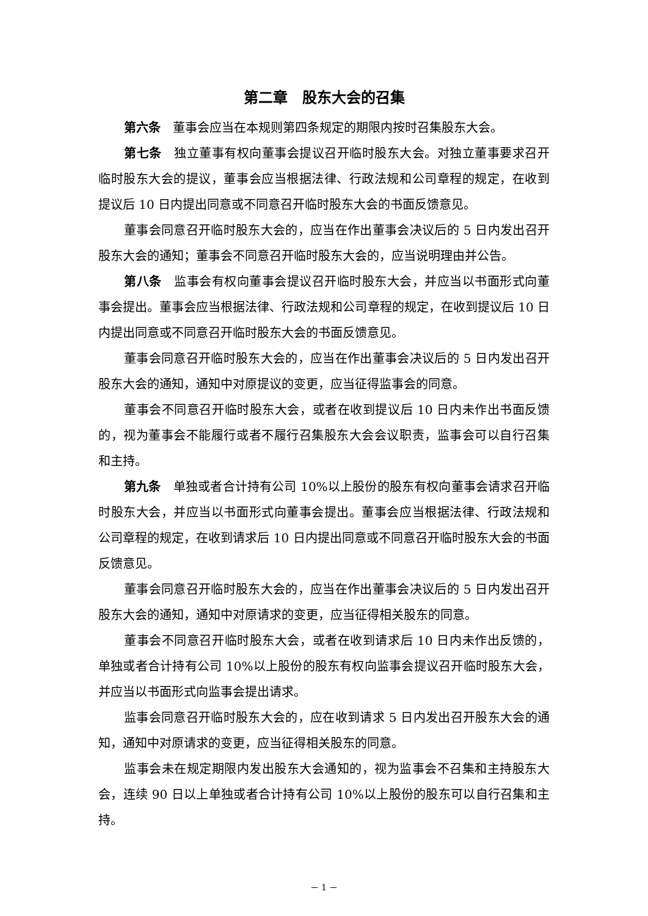第二章　股东大会的召集
第六条　董事会应当在本规则第四条规定的期限内按时召集股东大会。
第七条　独立董事有权向董事会提议召开临时股东大会。对独立董事要求召开临时股东大会的提议，董事会应当根据法律、行政法规和公司章程的规定，在收到提议后 10 日内提出同意或不同意召开临时股东大会的书面反馈意见。
董事会同意召开临时股东大会的，应当在作出董事会决议后的 5 日内发出召开股东大会的通知；董事会不同意召开临时股东大会的，应当说明理由并公告。
第八条　监事会有权向董事会提议召开临时股东大会，并应当以书面形式向董事会提出。董事会应当根据法律、行政法规和公司章程的规定，在收到提议后 10 日内提出同意或不同意召开临时股东大会的书面反馈意见。
董事会同意召开临时股东大会的，应当在作出董事会决议后的 5 日内发出召开股东大会的通知，通知中对原提议的变更，应当征得监事会的同意。
董事会不同意召开临时股东大会，或者在收到提议后 10 日内未作出书面反馈的，视为董事会不能履行或者不履行召集股东大会会议职责，监事会可以自行召集和主持。
第九条　单独或者合计持有公司 10%以上股份的股东有权向董事会请求召开临时股东大会，并应当以书面形式向董事会提出。董事会应当根据法律、行政法规和公司章程的规定，在收到请求后 10 日内提出同意或不同意召开临时股东大会的书面反馈意见。
董事会同意召开临时股东大会的，应当在作出董事会决议后的 5 日内发出召开股东大会的通知，通知中对原请求的变更，应当征得相关股东的同意。
董事会不同意召开临时股东大会，或者在收到请求后 10 日内未作出反馈的，单独或者合计持有公司 10%以上股份的股东有权向监事会提议召开临时股东大会，并应当以书面形式向监事会提出请求。
监事会同意召开临时股东大会的，应在收到请求 5 日内发出召开股东大会的通知，通知中对原请求的变更，应当征得相关股东的同意。
监事会未在规定期限内发出股东大会通知的，视为监事会不召集和主持股东大会，连续 90 日以上单独或者合计持有公司 10%以上股份的股东可以自行召集和主持。
－ 1 －